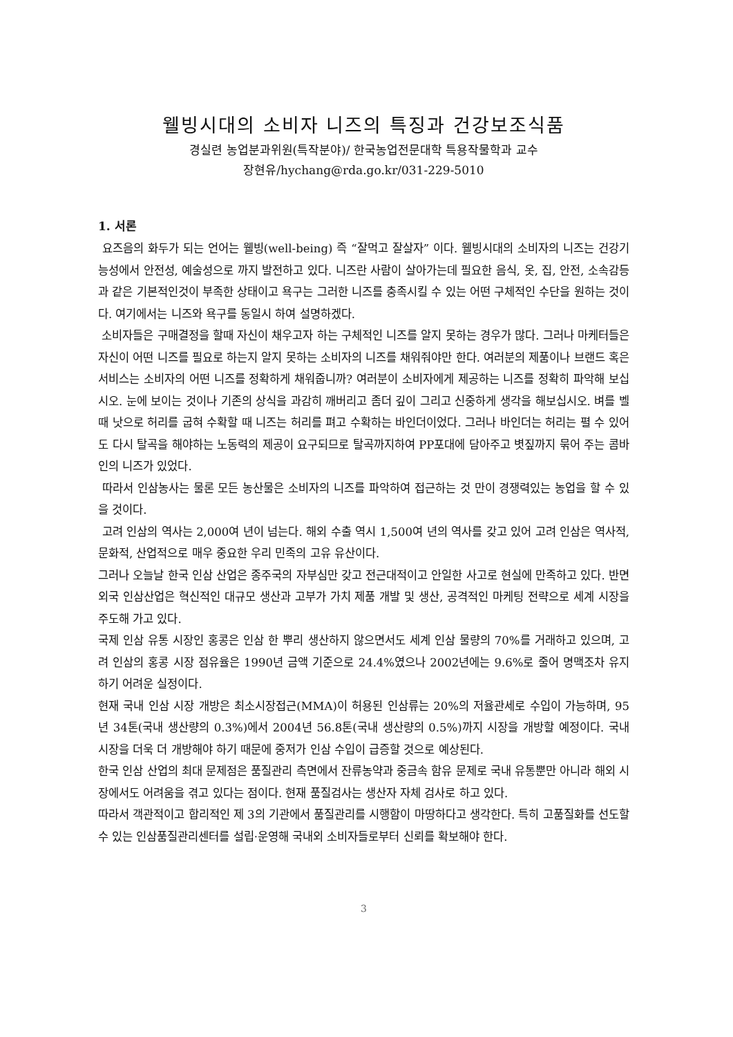웰빙시대의 소비자 니즈의 특징과 건강보조식품
경실련 농업분과위원(특작분야)/ 한국농업전문대학 특용작물학과 교수
장현유/hychang@rda.go.kr/031-229-5010
1. 서론
요즈음의 화두가 되는 언어는 웰빙(well-being) 즉 “잘먹고 잘살자” 이다. 웰빙시대의 소비자의 니즈는 건강기능성에서 안전성, 예술성으로 까지 발전하고 있다. 니즈란 사람이 살아가는데 필요한 음식, 옷, 집, 안전, 소속감등과 같은 기본적인것이 부족한 상태이고 욕구는 그러한 니즈를 충족시킬 수 있는 어떤 구체적인 수단을 원하는 것이다. 여기에서는 니즈와 욕구를 동일시 하여 설명하겠다.
소비자들은 구매결정을 할때 자신이 채우고자 하는 구체적인 니즈를 알지 못하는 경우가 많다. 그러나 마케터들은 자신이 어떤 니즈를 필요로 하는지 알지 못하는 소비자의 니즈를 채워줘야만 한다. 여러분의 제품이나 브랜드 혹은 서비스는 소비자의 어떤 니즈를 정확하게 채워줍니까? 여러분이 소비자에게 제공하는 니즈를 정확히 파악해 보십시오. 눈에 보이는 것이나 기존의 상식을 과감히 깨버리고 좀더 깊이 그리고 신중하게 생각을 해보십시오. 벼를 벨 때 낫으로 허리를 굽혀 수확할 때 니즈는 허리를 펴고 수확하는 바인더이었다. 그러나 바인더는 허리는 펼 수 있어도 다시 탈곡을 해야하는 노동력의 제공이 요구되므로 탈곡까지하여 PP포대에 담아주고 볏짚까지 묶어 주는 콤바인의 니즈가 있었다.
따라서 인삼농사는 물론 모든 농산물은 소비자의 니즈를 파악하여 접근하는 것 만이 경쟁력있는 농업을 할 수 있을 것이다.
고려 인삼의 역사는 2,000여 년이 넘는다. 해외 수출 역시 1,500여 년의 역사를 갖고 있어 고려 인삼은 역사적, 문화적, 산업적으로 매우 중요한 우리 민족의 고유 유산이다.
그러나 오늘날 한국 인삼 산업은 종주국의 자부심만 갖고 전근대적이고 안일한 사고로 현실에 만족하고 있다. 반면 외국 인삼산업은 혁신적인 대규모 생산과 고부가 가치 제품 개발 및 생산, 공격적인 마케팅 전략으로 세계 시장을 주도해 가고 있다.
국제 인삼 유통 시장인 홍콩은 인삼 한 뿌리 생산하지 않으면서도 세계 인삼 물량의 70%를 거래하고 있으며, 고려 인삼의 홍콩 시장 점유율은 1990년 금액 기준으로 24.4%였으나 2002년에는 9.6%로 줄어 명맥조차 유지하기 어려운 실정이다.
현재 국내 인삼 시장 개방은 최소시장접근(MMA)이 허용된 인삼류는 20%의 저율관세로 수입이 가능하며, 95년 34톤(국내 생산량의 0.3%)에서 2004년 56.8톤(국내 생산량의 0.5%)까지 시장을 개방할 예정이다. 국내 시장을 더욱 더 개방해야 하기 때문에 중저가 인삼 수입이 급증할 것으로 예상된다.
한국 인삼 산업의 최대 문제점은 품질관리 측면에서 잔류농약과 중금속 함유 문제로 국내 유통뿐만 아니라 해외 시장에서도 어려움을 겪고 있다는 점이다. 현재 품질검사는 생산자 자체 검사로 하고 있다.
따라서 객관적이고 합리적인 제 3의 기관에서 품질관리를 시행함이 마땅하다고 생각한다. 특히 고품질화를 선도할 수 있는 인삼품질관리센터를 설립·운영해 국내외 소비자들로부터 신뢰를 확보해야 한다.
3